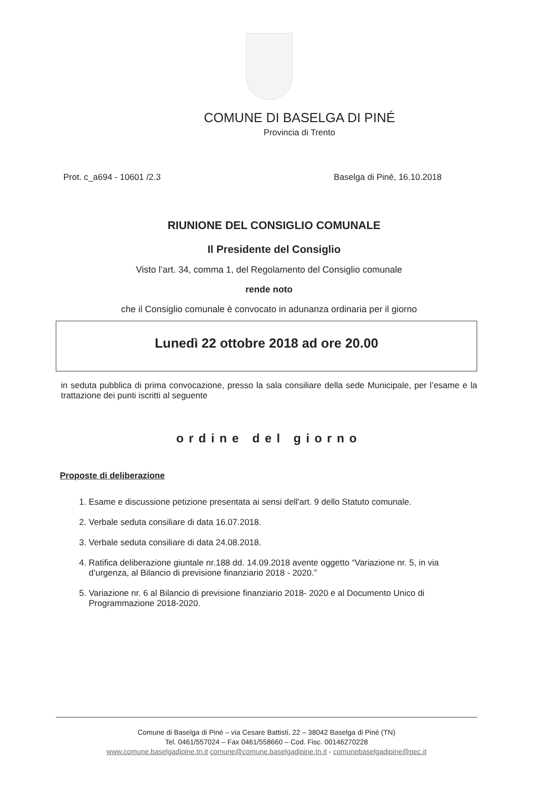COMUNE DI BASELGA DI PINÉ
Provincia di Trento
Prot. c_a694 - 10601 /2.3 Baselga di Piné, 16.10.2018
RIUNIONE DEL CONSIGLIO COMUNALE
Il Presidente del Consiglio
Visto l’art. 34, comma 1, del Regolamento del Consiglio comunale
rende noto
che il Consiglio comunale è convocato in adunanza ordinaria per il giorno
Lunedì 22 ottobre 2018 ad ore 20.00
in seduta pubblica di prima convocazione, presso la sala consiliare della sede Municipale, per l’esame e la trattazione dei punti iscritti al seguente
ordine del giorno
Proposte di deliberazione
1. Esame e discussione petizione presentata ai sensi dell'art. 9 dello Statuto comunale.
2. Verbale seduta consiliare di data 16.07.2018.
3. Verbale seduta consiliare di data 24.08.2018.
4. Ratifica deliberazione giuntale nr.188 dd. 14.09.2018 avente oggetto “Variazione nr. 5, in via d’urgenza, al Bilancio di previsione finanziario 2018 - 2020.”
5. Variazione nr. 6 al Bilancio di previsione finanziario 2018- 2020 e al Documento Unico di Programmazione 2018-2020.
Comune di Baselga di Piné – via Cesare Battisti, 22 – 38042 Baselga di Piné (TN)
Tel. 0461/557024 – Fax 0461/558660 – Cod. Fisc. 00146270228
www.comune.baselgadipine.tn.it comune@comune.baselgadipine.tn.it - comunebaselgadipine@pec.it